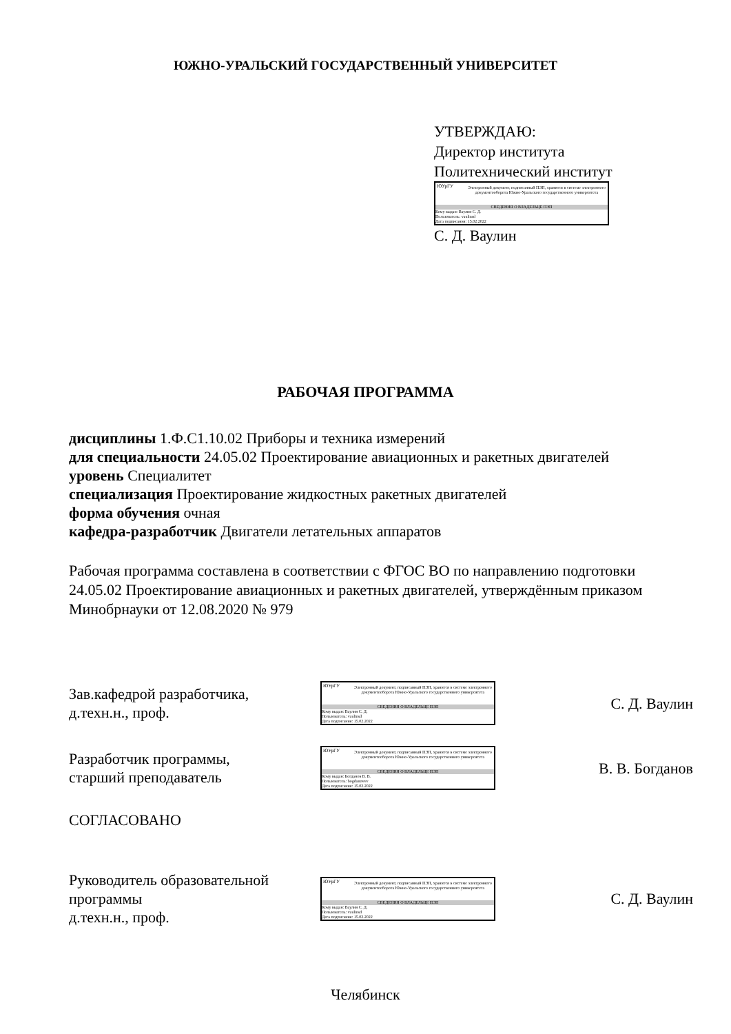ЮЖНО-УРАЛЬСКИЙ ГОСУДАРСТВЕННЫЙ УНИВЕРСИТЕТ
УТВЕРЖДАЮ:
Директор института
Политехнический институт
ЮУрГУ
Электронный документ, подписанный ПЭП, хранится в системе электронного документооборота Южно-Уральского государственного университета
СВЕДЕНИЯ О ВЛАДЕЛЬЦЕ ПЭП
Кому выдан: Ваулин С. Д.
Пользователь: vaulinsd
Дата подписания: 15.02.2022
С. Д. Ваулин
РАБОЧАЯ ПРОГРАММА
дисциплины 1.Ф.С1.10.02 Приборы и техника измерений
для специальности 24.05.02 Проектирование авиационных и ракетных двигателей
уровень Специалитет
специализация Проектирование жидкостных ракетных двигателей
форма обучения очная
кафедра-разработчик Двигатели летательных аппаратов
Рабочая программа составлена в соответствии с ФГОС ВО по направлению подготовки 24.05.02 Проектирование авиационных и ракетных двигателей, утверждённым приказом Минобрнауки от 12.08.2020 № 979
Зав.кафедрой разработчика,
д.техн.н., проф.
ЮУрГУ
Электронный документ, подписанный ПЭП, хранится в системе электронного документооборота Южно-Уральского государственного университета
СВЕДЕНИЯ О ВЛАДЕЛЬЦЕ ПЭП
Кому выдан: Ваулин С. Д.
Пользователь: vaulinsd
Дата подписания: 15.02.2022
С. Д. Ваулин
Разработчик программы,
старший преподаватель
ЮУрГУ
Электронный документ, подписанный ПЭП, хранится в системе электронного документооборота Южно-Уральского государственного университета
СВЕДЕНИЯ О ВЛАДЕЛЬЦЕ ПЭП
Кому выдан: Богданов В. В.
Пользователь: bogdanovvv
Дата подписания: 15.02.2022
В. В. Богданов
СОГЛАСОВАНО
Руководитель образовательной программы
д.техн.н., проф.
ЮУрГУ
Электронный документ, подписанный ПЭП, хранится в системе электронного документооборота Южно-Уральского государственного университета
СВЕДЕНИЯ О ВЛАДЕЛЬЦЕ ПЭП
Кому выдан: Ваулин С. Д.
Пользователь: vaulinsd
Дата подписания: 15.02.2022
С. Д. Ваулин
Челябинск